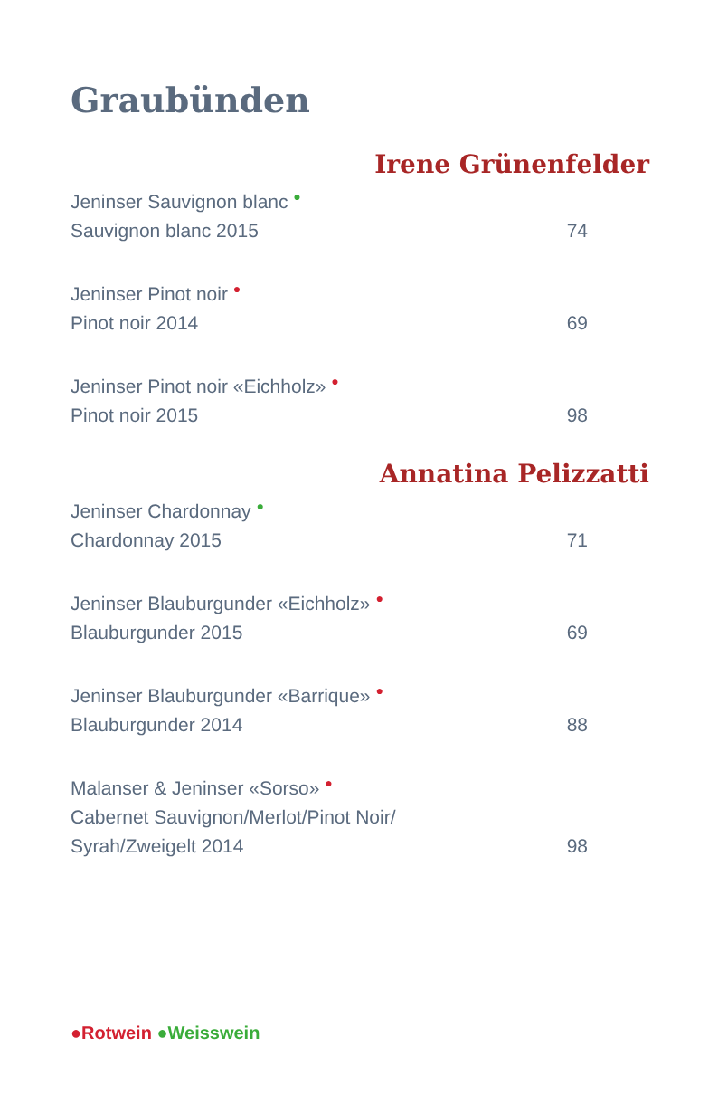Graubünden
Irene Grünenfelder
Jeninser Sauvignon blanc ●
Sauvignon blanc 2015 74
Jeninser Pinot noir ●
Pinot noir 2014 69
Jeninser Pinot noir «Eichholz» ●
Pinot noir 2015 98
Annatina Pelizzatti
Jeninser Chardonnay ●
Chardonnay 2015 71
Jeninser Blauburgunder «Eichholz» ●
Blauburgunder 2015 69
Jeninser Blauburgunder «Barrique» ●
Blauburgunder 2014 88
Malanser & Jeninser «Sorso» ●
Cabernet Sauvignon/Merlot/Pinot Noir/
Syrah/Zweigelt 2014 98
●Rotwein ●Weisswein